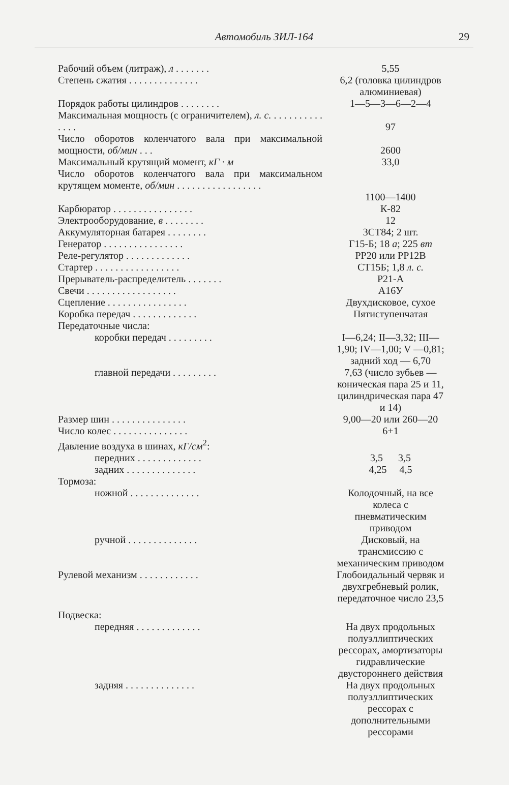Автомобиль ЗИЛ-164
29
| Рабочий объем (литраж), л . . . . . . . | 5,55 |
| Степень сжатия . . . . . . . . . . . . . . | 6,2 (головка цилиндров алюминиевая) |
| Порядок работы цилиндров . . . . . . . . | 1—5—3—6—2—4 |
| Максимальная мощность (с ограничителем), л. с. . . . . . . . . . . . . . . | 97 |
| Число оборотов коленчатого вала при максимальной мощности, об/мин . . . | 2600 |
| Максимальный крутящий момент, кГ · м | 33,0 |
| Число оборотов коленчатого вала при максимальном крутящем моменте, об/мин . . . . . . . . . . . . . . . . . | 1100—1400 |
| Карбюратор . . . . . . . . . . . . . . . . | К-82 |
| Электрооборудование, в . . . . . . . . | 12 |
| Аккумуляторная батарея . . . . . . . . | 3СТ84; 2 шт. |
| Генератор . . . . . . . . . . . . . . . . | Г15-Б; 18 а ; 225 вт |
| Реле-регулятор . . . . . . . . . . . . . | РР20 или РР12В |
| Стартер . . . . . . . . . . . . . . . . . | СТ15Б; 1,8 л. с. |
| Прерыватель-распределитель . . . . . . . | Р21-А |
| Свечи . . . . . . . . . . . . . . . . . . | А16У |
| Сцепление . . . . . . . . . . . . . . . . | Двухдисковое, сухое |
| Коробка передач . . . . . . . . . . . . . | Пятиступенчатая |
| Передаточные числа: | |
| коробки передач . . . . . . . . . | I—6,24; II—3,32; III—1,90; IV—1,00; V —0,81; задний ход — 6,70 |
| главной передачи . . . . . . . . . | 7,63 (число зубьев — коническая пара 25 и 11, цилиндрическая пара 47 и 14) |
| Размер шин . . . . . . . . . . . . . . . | 9,00—20 или 260—20 |
| Число колес . . . . . . . . . . . . . . . | 6+1 |
| Давление воздуха в шинах, кГ/см<sup>2</sup>: | |
| передних . . . . . . . . . . . . . | 3,5 3,5 |
| задних . . . . . . . . . . . . . . | 4,25 4,5 |
| Тормоза: | |
| ножной . . . . . . . . . . . . . . | Колодочный, на все колеса с пневматическим приводом |
| ручной . . . . . . . . . . . . . . | Дисковый, на трансмиссию с механическим приводом |
| Рулевой механизм . . . . . . . . . . . . | Глобоидальный червяк и двухгребневый ролик, передаточное число 23,5 |
| Подвеска: | |
| передняя . . . . . . . . . . . . . | На двух продольных полуэллиптических рессорах, амортизаторы гидравлические двустороннего действия |
| задняя . . . . . . . . . . . . . . | На двух продольных полуэллиптических рессорах с дополнительными рессорами |